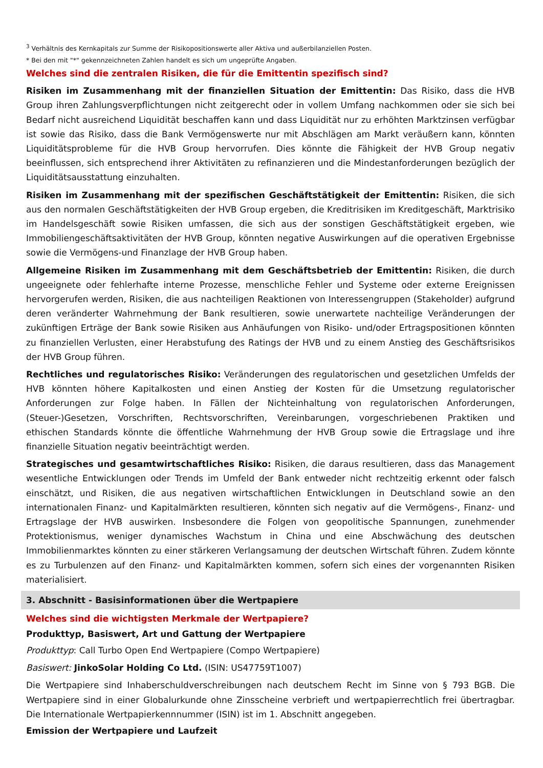<sup>3</sup> Verhältnis des Kernkapitals zur Summe der Risikopositionswerte aller Aktiva und außerbilanziellen Posten.
* Bei den mit "*" gekennzeichneten Zahlen handelt es sich um ungeprüfte Angaben.
Welches sind die zentralen Risiken, die für die Emittentin spezifisch sind?
Risiken im Zusammenhang mit der finanziellen Situation der Emittentin: Das Risiko, dass die HVB Group ihren Zahlungsverpflichtungen nicht zeitgerecht oder in vollem Umfang nachkommen oder sie sich bei Bedarf nicht ausreichend Liquidität beschaffen kann und dass Liquidität nur zu erhöhten Marktzinsen verfügbar ist sowie das Risiko, dass die Bank Vermögenswerte nur mit Abschlägen am Markt veräußern kann, könnten Liquiditätsprobleme für die HVB Group hervorrufen. Dies könnte die Fähigkeit der HVB Group negativ beeinflussen, sich entsprechend ihrer Aktivitäten zu refinanzieren und die Mindestanforderungen bezüglich der Liquiditätsausstattung einzuhalten.
Risiken im Zusammenhang mit der spezifischen Geschäftstätigkeit der Emittentin: Risiken, die sich aus den normalen Geschäftstätigkeiten der HVB Group ergeben, die Kreditrisiken im Kreditgeschäft, Marktrisiko im Handelsgeschäft sowie Risiken umfassen, die sich aus der sonstigen Geschäftstätigkeit ergeben, wie Immobiliengeschäftsaktivitäten der HVB Group, könnten negative Auswirkungen auf die operativen Ergebnisse sowie die Vermögens-und Finanzlage der HVB Group haben.
Allgemeine Risiken im Zusammenhang mit dem Geschäftsbetrieb der Emittentin: Risiken, die durch ungeeignete oder fehlerhafte interne Prozesse, menschliche Fehler und Systeme oder externe Ereignissen hervorgerufen werden, Risiken, die aus nachteiligen Reaktionen von Interessengruppen (Stakeholder) aufgrund deren veränderter Wahrnehmung der Bank resultieren, sowie unerwartete nachteilige Veränderungen der zukünftigen Erträge der Bank sowie Risiken aus Anhäufungen von Risiko- und/oder Ertragspositionen könnten zu finanziellen Verlusten, einer Herabstufung des Ratings der HVB und zu einem Anstieg des Geschäftsrisikos der HVB Group führen.
Rechtliches und regulatorisches Risiko: Veränderungen des regulatorischen und gesetzlichen Umfelds der HVB könnten höhere Kapitalkosten und einen Anstieg der Kosten für die Umsetzung regulatorischer Anforderungen zur Folge haben. In Fällen der Nichteinhaltung von regulatorischen Anforderungen, (Steuer-)Gesetzen, Vorschriften, Rechtsvorschriften, Vereinbarungen, vorgeschriebenen Praktiken und ethischen Standards könnte die öffentliche Wahrnehmung der HVB Group sowie die Ertragslage und ihre finanzielle Situation negativ beeinträchtigt werden.
Strategisches und gesamtwirtschaftliches Risiko: Risiken, die daraus resultieren, dass das Management wesentliche Entwicklungen oder Trends im Umfeld der Bank entweder nicht rechtzeitig erkennt oder falsch einschätzt, und Risiken, die aus negativen wirtschaftlichen Entwicklungen in Deutschland sowie an den internationalen Finanz- und Kapitalmärkten resultieren, könnten sich negativ auf die Vermögens-, Finanz- und Ertragslage der HVB auswirken. Insbesondere die Folgen von geopolitische Spannungen, zunehmender Protektionismus, weniger dynamisches Wachstum in China und eine Abschwächung des deutschen Immobilienmarktes könnten zu einer stärkeren Verlangsamung der deutschen Wirtschaft führen. Zudem könnte es zu Turbulenzen auf den Finanz- und Kapitalmärkten kommen, sofern sich eines der vorgenannten Risiken materialisiert.
3. Abschnitt - Basisinformationen über die Wertpapiere
Welches sind die wichtigsten Merkmale der Wertpapiere?
Produkttyp, Basiswert, Art und Gattung der Wertpapiere
Produkttyp: Call Turbo Open End Wertpapiere (Compo Wertpapiere)
Basiswert: JinkoSolar Holding Co Ltd. (ISIN: US47759T1007)
Die Wertpapiere sind Inhaberschuldverschreibungen nach deutschem Recht im Sinne von § 793 BGB. Die Wertpapiere sind in einer Globalurkunde ohne Zinsscheine verbrieft und wertpapierrechtlich frei übertragbar. Die Internationale Wertpapierkennnummer (ISIN) ist im 1. Abschnitt angegeben.
Emission der Wertpapiere und Laufzeit